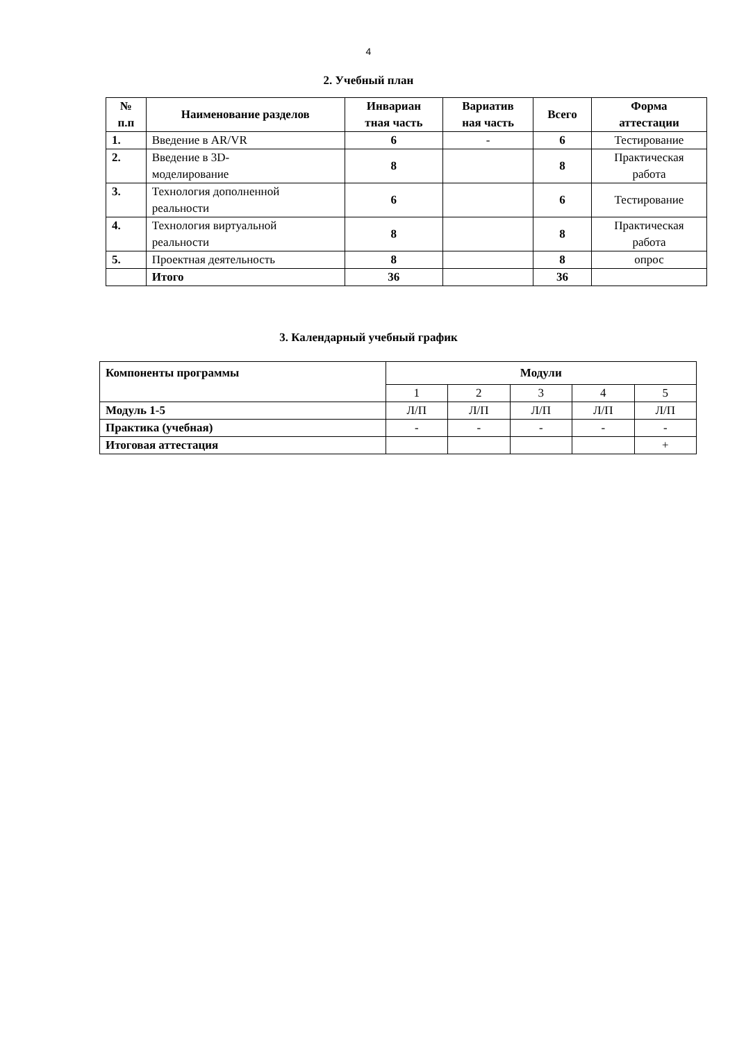4
2. Учебный план
| № п.п | Наименование разделов | Инвариан тная часть | Вариатив ная часть | Всего | Форма аттестации |
| --- | --- | --- | --- | --- | --- |
| 1. | Введение в AR/VR | 6 | - | 6 | Тестирование |
| 2. | Введение в 3D- моделирование | 8 | | 8 | Практическая работа |
| 3. | Технология дополненной реальности | 6 | | 6 | Тестирование |
| 4. | Технология виртуальной реальности | 8 | | 8 | Практическая работа |
| 5. | Проектная деятельность | 8 | | 8 | опрос |
| | Итого | 36 | | 36 | |
3. Календарный учебный график
| Компоненты программы | Модули | | | | |
| --- | --- | --- | --- | --- | --- |
| | 1 | 2 | 3 | 4 | 5 |
| Модуль 1-5 | Л/П | Л/П | Л/П | Л/П | Л/П |
| Практика (учебная) | - | - | - | - | - |
| Итоговая аттестация | | | | | + |